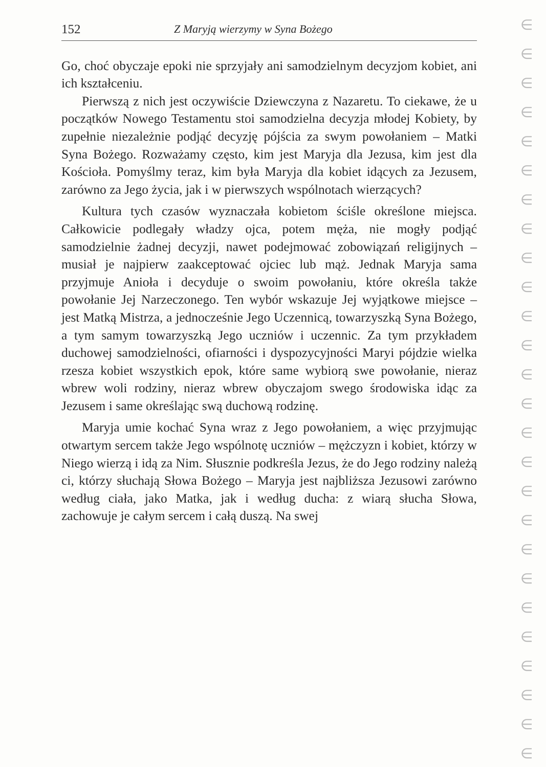152 Z Maryją wierzymy w Syna Bożego
Go, choć obyczaje epoki nie sprzyjały ani samodzielnym decyzjom kobiet, ani ich kształceniu.
Pierwszą z nich jest oczywiście Dziewczyna z Nazaretu. To ciekawe, że u początków Nowego Testamentu stoi samodzielna decyzja młodej Kobiety, by zupełnie niezależnie podjąć decyzję pójścia za swym powołaniem – Matki Syna Bożego. Rozważamy często, kim jest Maryja dla Jezusa, kim jest dla Kościoła. Pomyślmy teraz, kim była Maryja dla kobiet idących za Jezusem, zarówno za Jego życia, jak i w pierwszych wspólnotach wierzących?
Kultura tych czasów wyznaczała kobietom ściśle określone miejsca. Całkowicie podlegały władzy ojca, potem męża, nie mogły podjąć samodzielnie żadnej decyzji, nawet podejmować zobowiązań religijnych – musiał je najpierw zaakceptować ojciec lub mąż. Jednak Maryja sama przyjmuje Anioła i decyduje o swoim powołaniu, które określa także powołanie Jej Narzeczonego. Ten wybór wskazuje Jej wyjątkowe miejsce – jest Matką Mistrza, a jednocześnie Jego Uczennicą, towarzyszką Syna Bożego, a tym samym towarzyszką Jego uczniów i uczennic. Za tym przykładem duchowej samodzielności, ofiarności i dyspozycyjności Maryi pójdzie wielka rzesza kobiet wszystkich epok, które same wybiorą swe powołanie, nieraz wbrew woli rodziny, nieraz wbrew obyczajom swego środowiska idąc za Jezusem i same określając swą duchową rodzinę.
Maryja umie kochać Syna wraz z Jego powołaniem, a więc przyjmując otwartym sercem także Jego wspólnotę uczniów – mężczyzn i kobiet, którzy w Niego wierzą i idą za Nim. Słusznie podkreśla Jezus, że do Jego rodziny należą ci, którzy słuchają Słowa Bożego – Maryja jest najbliższa Jezusowi zarówno według ciała, jako Matka, jak i według ducha: z wiarą słucha Słowa, zachowuje je całym sercem i całą duszą. Na swej
∈
∈
∈
∈
∈
∈
∈
∈
∈
∈
∈
∈
∈
∈
∈
∈
∈
∈
∈
∈
∈
∈
∈
∈
∈
∈